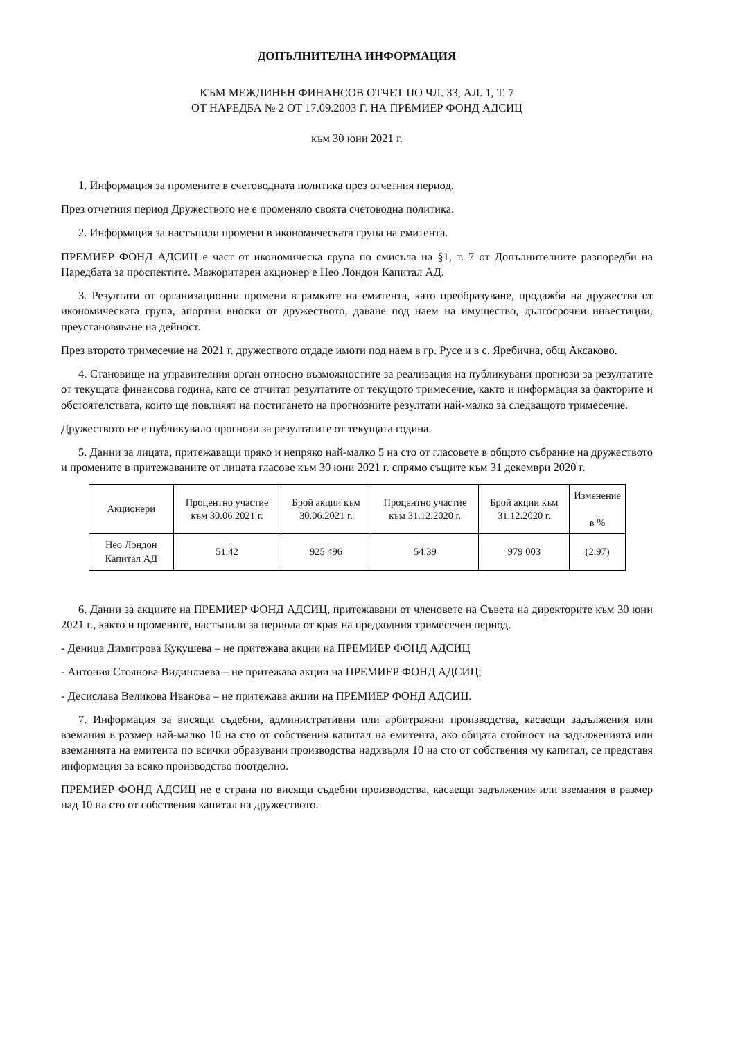ДОПЪЛНИТЕЛНА ИНФОРМАЦИЯ
КЪМ МЕЖДИНЕН ФИНАНСОВ ОТЧЕТ ПО ЧЛ. 33, АЛ. 1, Т. 7
ОТ НАРЕДБА № 2 ОТ 17.09.2003 Г. НА ПРЕМИЕР ФОНД АДСИЦ
към 30 юни 2021 г.
1. Информация за промените в счетоводната политика през отчетния период.
През отчетния период Дружеството не е променяло своята счетоводна политика.
2. Информация за настъпили промени в икономическата група на емитента.
ПРЕМИЕР ФОНД АДСИЦ е част от икономическа група по смисъла на §1, т. 7 от Допълнителните разпоредби на Наредбата за проспектите. Мажоритарен акционер е Нео Лондон Капитал АД.
3. Резултати от организационни промени в рамките на емитента, като преобразуване, продажба на дружества от икономическата група, апортни вноски от дружеството, даване под наем на имущество, дългосрочни инвестиции, преустановяване на дейност.
През второто тримесечие на 2021 г. дружеството отдаде имоти под наем в гр. Русе и в с. Яребична, общ Аксаково.
4. Становище на управителния орган относно възможностите за реализация на публикувани прогнози за резултатите от текущата финансова година, като се отчитат резултатите от текущото тримесечие, както и информация за факторите и обстоятелствата, които ще повлияят на постигането на прогнозните резултати най-малко за следващото тримесечие.
Дружеството не е публикувало прогнози за резултатите от текущата година.
5. Данни за лицата, притежаващи пряко и непряко най-малко 5 на сто от гласовете в общото събрание на дружеството и промените в притежаваните от лицата гласове към 30 юни 2021 г. спрямо същите към 31 декември 2020 г.
| Акционери | Процентно участие към 30.06.2021 г. | Брой акции към 30.06.2021 г. | Процентно участие към 31.12.2020 г. | Брой акции към 31.12.2020 г. | Изменение в % |
| --- | --- | --- | --- | --- | --- |
| Нео Лондон Капитал АД | 51.42 | 925 496 | 54.39 | 979 003 | (2.97) |
6. Данни за акциите на ПРЕМИЕР ФОНД АДСИЦ, притежавани от членовете на Съвета на директорите към 30 юни 2021 г., както и промените, настъпили за периода от края на предходния тримесечен период.
- Деница Димитрова Кукушева – не притежава акции на ПРЕМИЕР ФОНД АДСИЦ
- Антония Стоянова Видинлиева – не притежава акции на ПРЕМИЕР ФОНД АДСИЦ;
- Десислава Великова Иванова – не притежава акции на ПРЕМИЕР ФОНД АДСИЦ.
7. Информация за висящи съдебни, административни или арбитражни производства, касаещи задължения или вземания в размер най-малко 10 на сто от собствения капитал на емитента, ако общата стойност на задълженията или вземанията на емитента по всички образувани производства надхвърля 10 на сто от собствения му капитал, се представя информация за всяко производство поотделно.
ПРЕМИЕР ФОНД АДСИЦ не е страна по висящи съдебни производства, касаещи задължения или вземания в размер над 10 на сто от собствения капитал на дружеството.